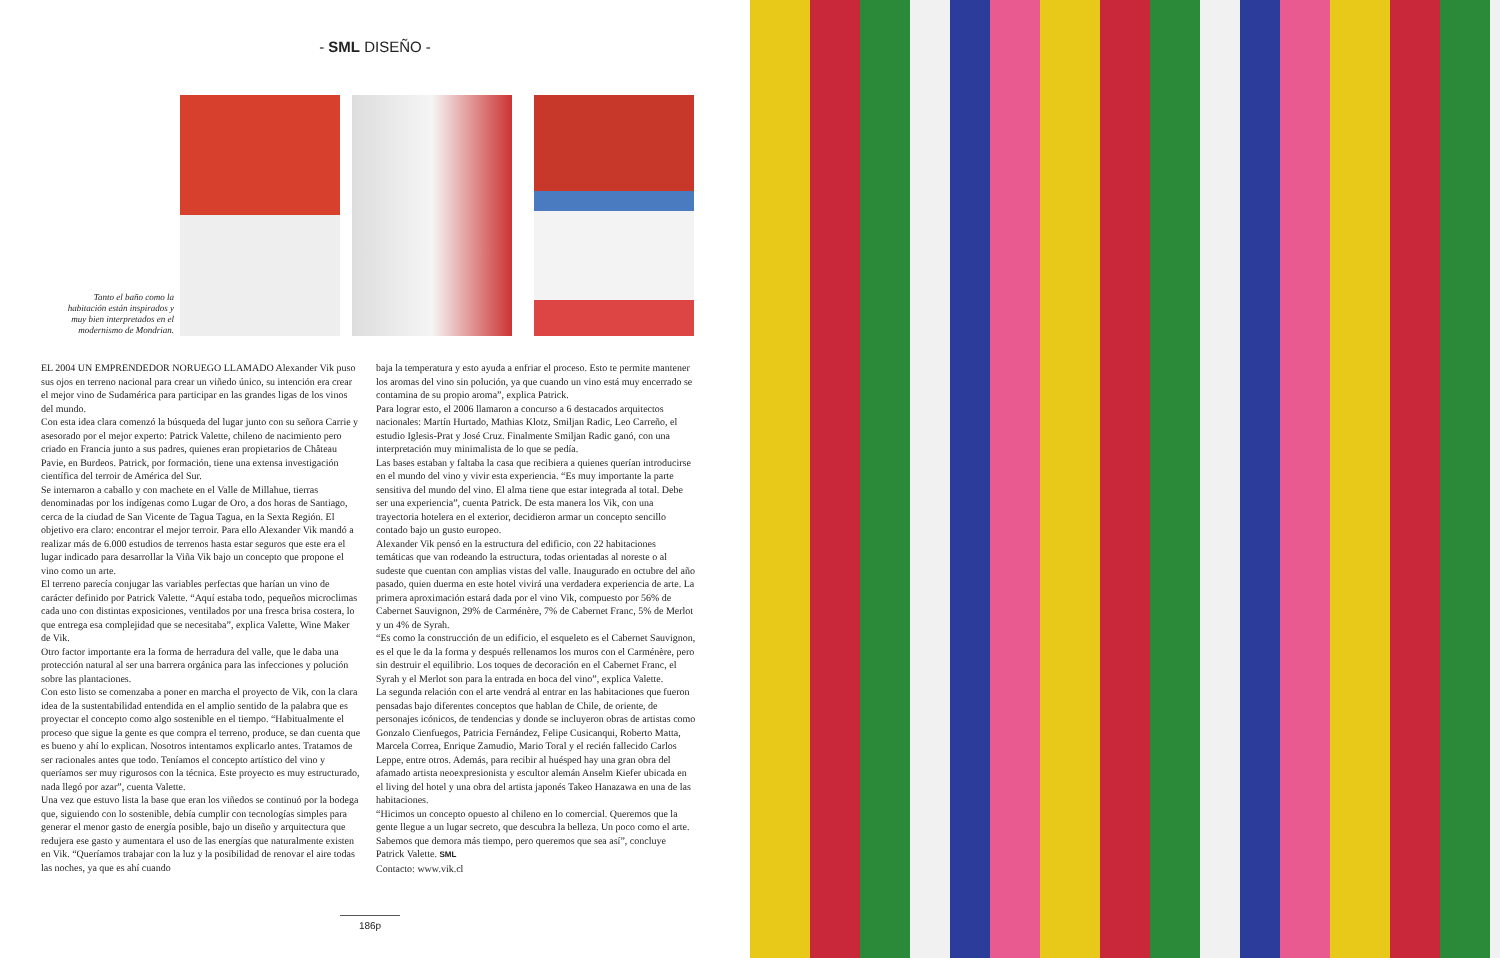- SML DISEÑO -
Tanto el baño como la habitación están inspirados y muy bien interpretados en el modernismo de Mondrian.
EL 2004 UN EMPRENDEDOR NORUEGO LLAMADO Alexander Vik puso sus ojos en terreno nacional para crear un viñedo único, su intención era crear el mejor vino de Sudamérica para participar en las grandes ligas de los vinos del mundo.
Con esta idea clara comenzó la búsqueda del lugar junto con su señora Carrie y asesorado por el mejor experto: Patrick Valette, chileno de nacimiento pero criado en Francia junto a sus padres, quienes eran propietarios de Château Pavie, en Burdeos. Patrick, por formación, tiene una extensa investigación científica del terroir de América del Sur.
Se internaron a caballo y con machete en el Valle de Millahue, tierras denominadas por los indígenas como Lugar de Oro, a dos horas de Santiago, cerca de la ciudad de San Vicente de Tagua Tagua, en la Sexta Región. El objetivo era claro: encontrar el mejor terroir. Para ello Alexander Vik mandó a realizar más de 6.000 estudios de terrenos hasta estar seguros que este era el lugar indicado para desarrollar la Viña Vik bajo un concepto que propone el vino como un arte.
El terreno parecía conjugar las variables perfectas que harían un vino de carácter definido por Patrick Valette. “Aquí estaba todo, pequeños microclimas cada uno con distintas exposiciones, ventilados por una fresca brisa costera, lo que entrega esa complejidad que se necesitaba”, explica Valette, Wine Maker de Vik.
Otro factor importante era la forma de herradura del valle, que le daba una protección natural al ser una barrera orgánica para las infecciones y polución sobre las plantaciones.
Con esto listo se comenzaba a poner en marcha el proyecto de Vik, con la clara idea de la sustentabilidad entendida en el amplio sentido de la palabra que es proyectar el concepto como algo sostenible en el tiempo. “Habitualmente el proceso que sigue la gente es que compra el terreno, produce, se dan cuenta que es bueno y ahí lo explican. Nosotros intentamos explicarlo antes. Tratamos de ser racionales antes que todo. Teníamos el concepto artístico del vino y queríamos ser muy rigurosos con la técnica. Este proyecto es muy estructurado, nada llegó por azar”, cuenta Valette.
Una vez que estuvo lista la base que eran los viñedos se continuó por la bodega que, siguiendo con lo sostenible, debía cumplir con tecnologías simples para generar el menor gasto de energía posible, bajo un diseño y arquitectura que redujera ese gasto y aumentara el uso de las energías que naturalmente existen en Vik. “Queríamos trabajar con la luz y la posibilidad de renovar el aire todas las noches, ya que es ahí cuando
baja la temperatura y esto ayuda a enfriar el proceso. Esto te permite mantener los aromas del vino sin polución, ya que cuando un vino está muy encerrado se contamina de su propio aroma”, explica Patrick.
Para lograr esto, el 2006 llamaron a concurso a 6 destacados arquitectos nacionales: Martín Hurtado, Mathias Klotz, Smiljan Radic, Leo Carreño, el estudio Iglesis-Prat y José Cruz. Finalmente Smiljan Radic ganó, con una interpretación muy minimalista de lo que se pedía.
Las bases estaban y faltaba la casa que recibiera a quienes querían introducirse en el mundo del vino y vivir esta experiencia. “Es muy importante la parte sensitiva del mundo del vino. El alma tiene que estar integrada al total. Debe ser una experiencia”, cuenta Patrick. De esta manera los Vik, con una trayectoria hotelera en el exterior, decidieron armar un concepto sencillo contado bajo un gusto europeo.
Alexander Vik pensó en la estructura del edificio, con 22 habitaciones temáticas que van rodeando la estructura, todas orientadas al noreste o al sudeste que cuentan con amplias vistas del valle. Inaugurado en octubre del año pasado, quien duerma en este hotel vivirá una verdadera experiencia de arte. La primera aproximación estará dada por el vino Vik, compuesto por 56% de Cabernet Sauvignon, 29% de Carménère, 7% de Cabernet Franc, 5% de Merlot y un 4% de Syrah.
“Es como la construcción de un edificio, el esqueleto es el Cabernet Sauvignon, es el que le da la forma y después rellenamos los muros con el Carménère, pero sin destruir el equilibrio. Los toques de decoración en el Cabernet Franc, el Syrah y el Merlot son para la entrada en boca del vino”, explica Valette.
La segunda relación con el arte vendrá al entrar en las habitaciones que fueron pensadas bajo diferentes conceptos que hablan de Chile, de oriente, de personajes icónicos, de tendencias y donde se incluyeron obras de artistas como Gonzalo Cienfuegos, Patricia Fernández, Felipe Cusicanqui, Roberto Matta, Marcela Correa, Enrique Zamudio, Mario Toral y el recién fallecido Carlos Leppe, entre otros. Además, para recibir al huésped hay una gran obra del afamado artista neoexpresionista y escultor alemán Anselm Kiefer ubicada en el living del hotel y una obra del artista japonés Takeo Hanazawa en una de las habitaciones.
“Hicimos un concepto opuesto al chileno en lo comercial. Queremos que la gente llegue a un lugar secreto, que descubra la belleza. Un poco como el arte. Sabemos que demora más tiempo, pero queremos que sea así”, concluye Patrick Valette. SML
Contacto: www.vik.cl
186p